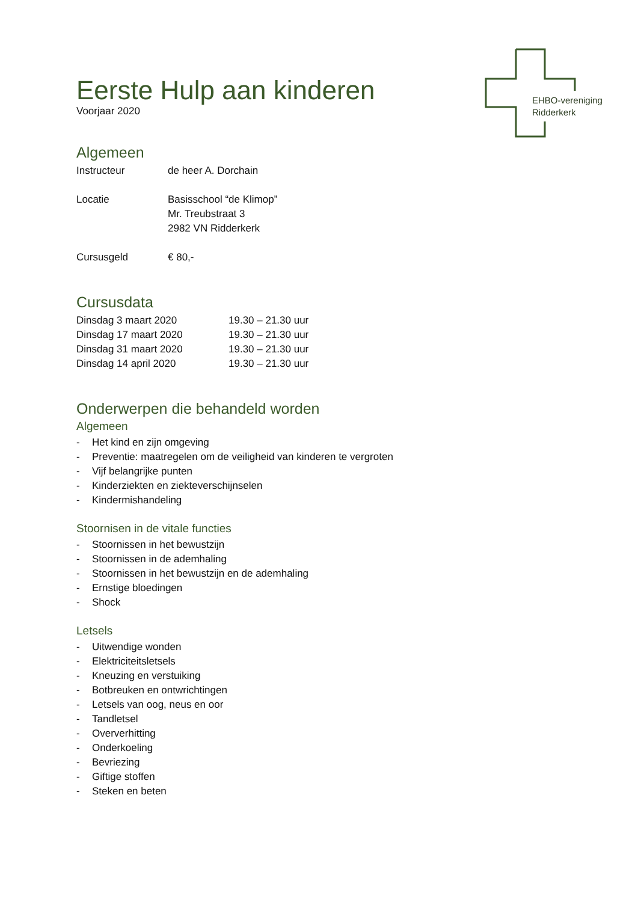EHBO-vereniging
Ridderkerk
Eerste Hulp aan kinderen
Voorjaar 2020
Algemeen
Instructeur de heer A. Dorchain
Locatie Basisschool “de Klimop”
Mr. Treubstraat 3
2982 VN Ridderkerk
Cursusgeld € 80,-
Cursusdata
Dinsdag 3 maart 2020 19.30 – 21.30 uur
Dinsdag 17 maart 2020 19.30 – 21.30 uur
Dinsdag 31 maart 2020 19.30 – 21.30 uur
Dinsdag 14 april 2020 19.30 – 21.30 uur
Onderwerpen die behandeld worden
Algemeen
- Het kind en zijn omgeving
- Preventie: maatregelen om de veiligheid van kinderen te vergroten
- Vijf belangrijke punten
- Kinderziekten en ziekteverschijnselen
- Kindermishandeling
Stoornisen in de vitale functies
- Stoornissen in het bewustzijn
- Stoornissen in de ademhaling
- Stoornissen in het bewustzijn en de ademhaling
- Ernstige bloedingen
- Shock
Letsels
- Uitwendige wonden
- Elektriciteitsletsels
- Kneuzing en verstuiking
- Botbreuken en ontwrichtingen
- Letsels van oog, neus en oor
- Tandletsel
- Oververhitting
- Onderkoeling
- Bevriezing
- Giftige stoffen
- Steken en beten